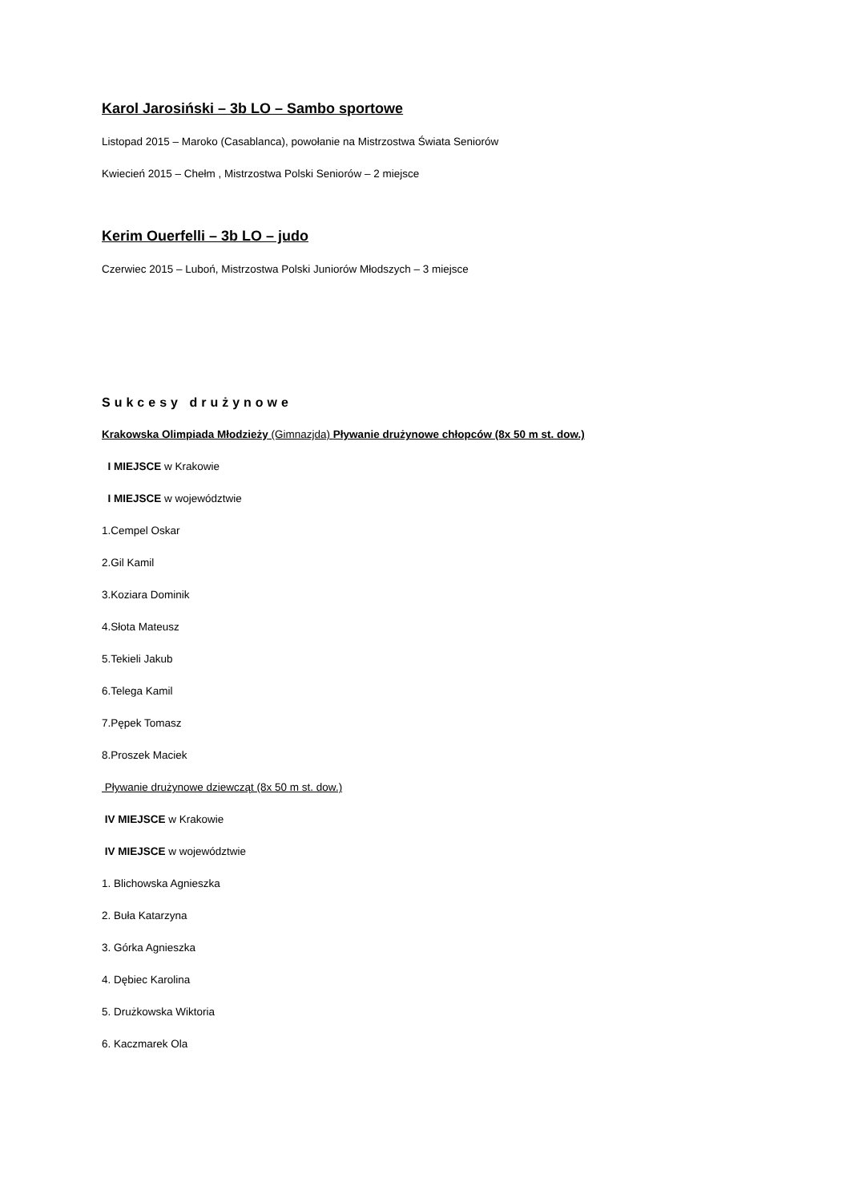Karol Jarosiński – 3b LO – Sambo sportowe
Listopad 2015 – Maroko (Casablanca), powołanie na Mistrzostwa Świata Seniorów
Kwiecień 2015 – Chełm , Mistrzostwa Polski Seniorów – 2 miejsce
Kerim Ouerfelli – 3b LO – judo
Czerwiec 2015 – Luboń, Mistrzostwa Polski Juniorów Młodszych – 3 miejsce
Sukcesy drużynowe
Krakowska Olimpiada Młodzieży (Gimnazjda) Pływanie drużynowe chłopców (8x 50 m st. dow.)
I MIEJSCE w Krakowie
I MIEJSCE w województwie
1.Cempel Oskar
2.Gil Kamil
3.Koziara Dominik
4.Słota Mateusz
5.Tekieli Jakub
6.Telega Kamil
7.Pępek Tomasz
8.Proszek Maciek
Pływanie drużynowe dziewcząt (8x 50 m st. dow.)
IV MIEJSCE w Krakowie
IV MIEJSCE w województwie
1. Blichowska Agnieszka
2. Buła Katarzyna
3. Górka Agnieszka
4. Dębiec Karolina
5. Drużkowska Wiktoria
6. Kaczmarek Ola